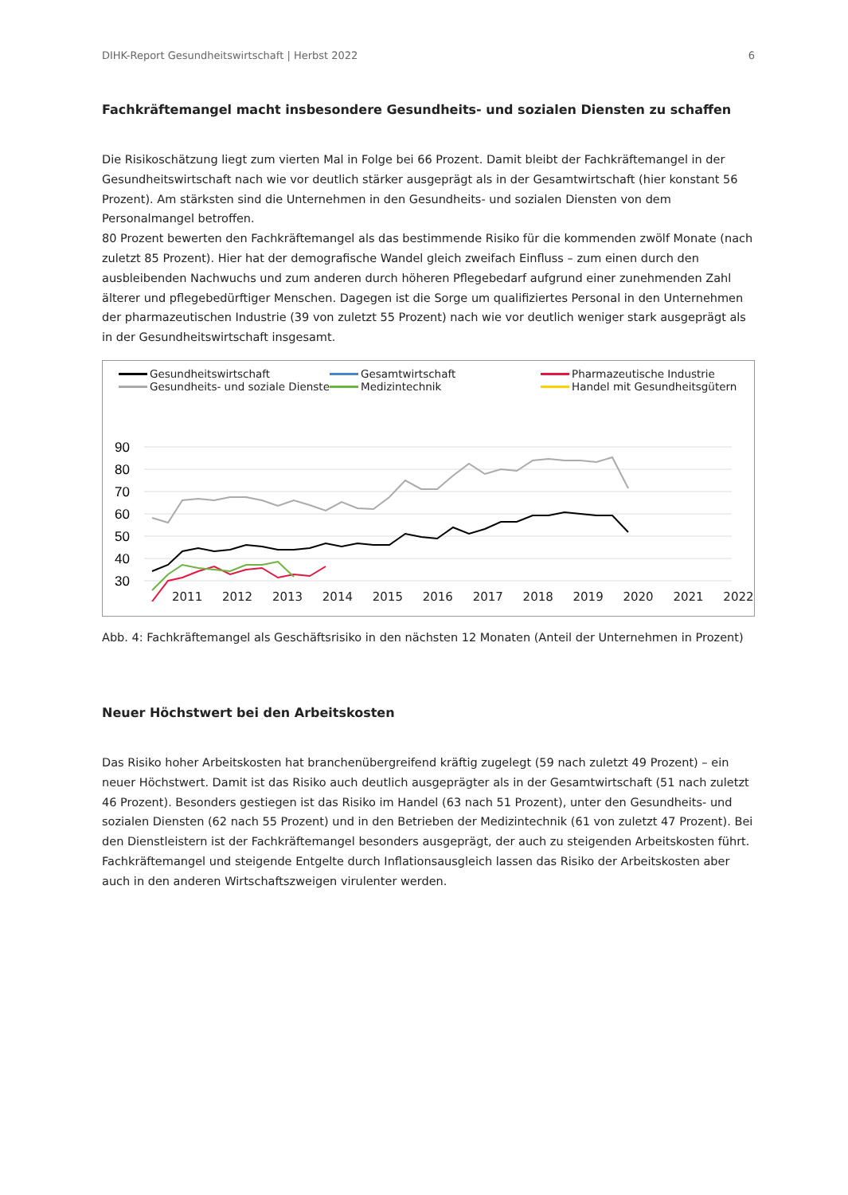DIHK-Report Gesundheitswirtschaft | Herbst 2022 6
Fachkräftemangel macht insbesondere Gesundheits- und sozialen Diensten zu schaffen
Die Risikoschätzung liegt zum vierten Mal in Folge bei 66 Prozent. Damit bleibt der Fachkräftemangel in der Gesund­heitswirtschaft nach wie vor deutlich stärker ausgeprägt als in der Gesamtwirtschaft (hier konstant 56 Prozent). Am stärksten sind die Unternehmen in den Gesundheits- und sozialen Diensten von dem Personalmangel betroffen.
80 Prozent bewerten den Fachkräftemangel als das bestimmende Risiko für die kommenden zwölf Monate (nach zu­letzt 85 Prozent). Hier hat der demografische Wandel gleich zweifach Einfluss – zum einen durch den ausbleibenden Nachwuchs und zum anderen durch höheren Pflegebedarf aufgrund einer zunehmenden Zahl älterer und pflegebe­dürftiger Menschen. Dagegen ist die Sorge um qualifiziertes Personal in den Unternehmen der pharmazeutischen In­dustrie (39 von zuletzt 55 Prozent) nach wie vor deutlich weniger stark ausgeprägt als in der Gesundheitswirtschaft insgesamt.
Gesundheitswirtschaft Gesamtwirtschaft Pharmazeutische Industrie Gesundheits- und soziale Dienste Medizintechnik Handel mit Gesundheitsgütern
90
80
70
60
50
40
30
2011 2012 2013 2014 2015 2016 2017 2018 2019 2020 2021 2022
Abb. 4: Fachkräftemangel als Geschäftsrisiko in den nächsten 12 Monaten (Anteil der Unternehmen in Prozent)
Neuer Höchstwert bei den Arbeitskosten
Das Risiko hoher Arbeitskosten hat branchenübergreifend kräftig zugelegt (59 nach zuletzt 49 Prozent) – ein neuer Höchstwert. Damit ist das Risiko auch deutlich ausgeprägter als in der Gesamtwirtschaft (51 nach zuletzt 46 Prozent). Besonders gestiegen ist das Risiko im Handel (63 nach 51 Prozent), unter den Gesundheits- und sozialen Diensten (62 nach 55 Prozent) und in den Betrieben der Medizintechnik (61 von zuletzt 47 Prozent). Bei den Dienstleistern ist der Fachkräftemangel besonders ausgeprägt, der auch zu steigenden Arbeitskosten führt. Fachkräftemangel und steigende Entgelte durch Inflationsausgleich lassen das Risiko der Arbeitskosten aber auch in den anderen Wirtschaftszweigen virulenter werden.